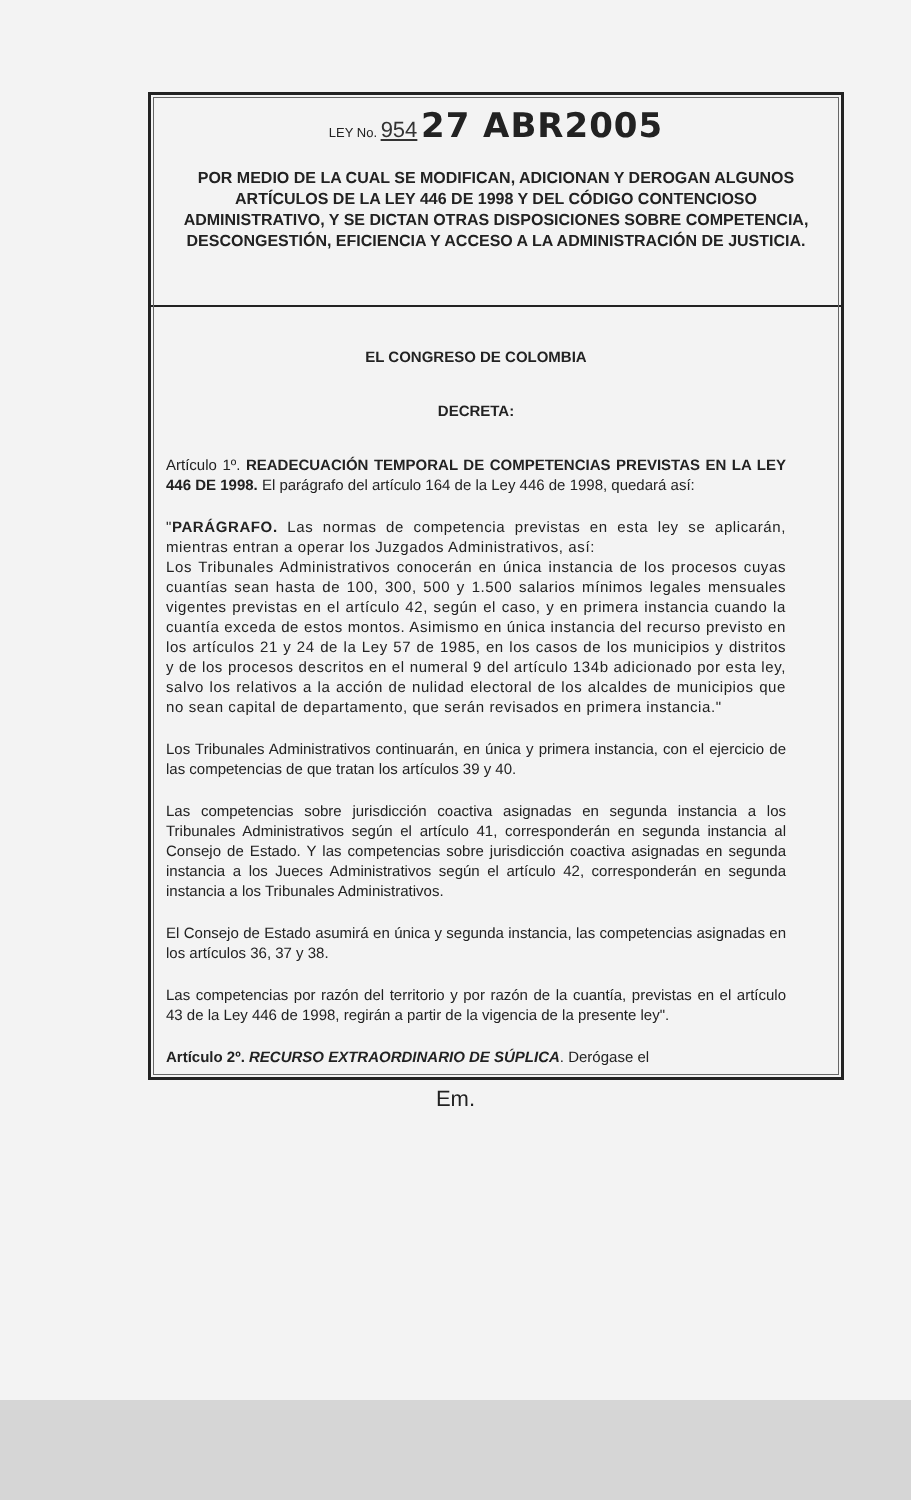LEY No. 954 27 ABR2005
POR MEDIO DE LA CUAL SE MODIFICAN, ADICIONAN Y DEROGAN ALGUNOS ARTÍCULOS DE LA LEY 446 DE 1998 Y DEL CÓDIGO CONTENCIOSO ADMINISTRATIVO, Y SE DICTAN OTRAS DISPOSICIONES SOBRE COMPETENCIA, DESCONGESTIÓN, EFICIENCIA Y ACCESO A LA ADMINISTRACIÓN DE JUSTICIA.
EL CONGRESO DE COLOMBIA
DECRETA:
Artículo 1º. READECUACIÓN TEMPORAL DE COMPETENCIAS PREVISTAS EN LA LEY 446 DE 1998. El parágrafo del artículo 164 de la Ley 446 de 1998, quedará así:
"PARÁGRAFO. Las normas de competencia previstas en esta ley se aplicarán, mientras entran a operar los Juzgados Administrativos, así:
Los Tribunales Administrativos conocerán en única instancia de los procesos cuyas cuantías sean hasta de 100, 300, 500 y 1.500 salarios mínimos legales mensuales vigentes previstas en el artículo 42, según el caso, y en primera instancia cuando la cuantía exceda de estos montos. Asimismo en única instancia del recurso previsto en los artículos 21 y 24 de la Ley 57 de 1985, en los casos de los municipios y distritos y de los procesos descritos en el numeral 9 del artículo 134b adicionado por esta ley, salvo los relativos a la acción de nulidad electoral de los alcaldes de municipios que no sean capital de departamento, que serán revisados en primera instancia."
Los Tribunales Administrativos continuarán, en única y primera instancia, con el ejercicio de las competencias de que tratan los artículos 39 y 40.
Las competencias sobre jurisdicción coactiva asignadas en segunda instancia a los Tribunales Administrativos según el artículo 41, corresponderán en segunda instancia al Consejo de Estado. Y las competencias sobre jurisdicción coactiva asignadas en segunda instancia a los Jueces Administrativos según el artículo 42, corresponderán en segunda instancia a los Tribunales Administrativos.
El Consejo de Estado asumirá en única y segunda instancia, las competencias asignadas en los artículos 36, 37 y 38.
Las competencias por razón del territorio y por razón de la cuantía, previstas en el artículo 43 de la Ley 446 de 1998, regirán a partir de la vigencia de la presente ley".
Artículo 2º. RECURSO EXTRAORDINARIO DE SÚPLICA. Derógase el
Em.